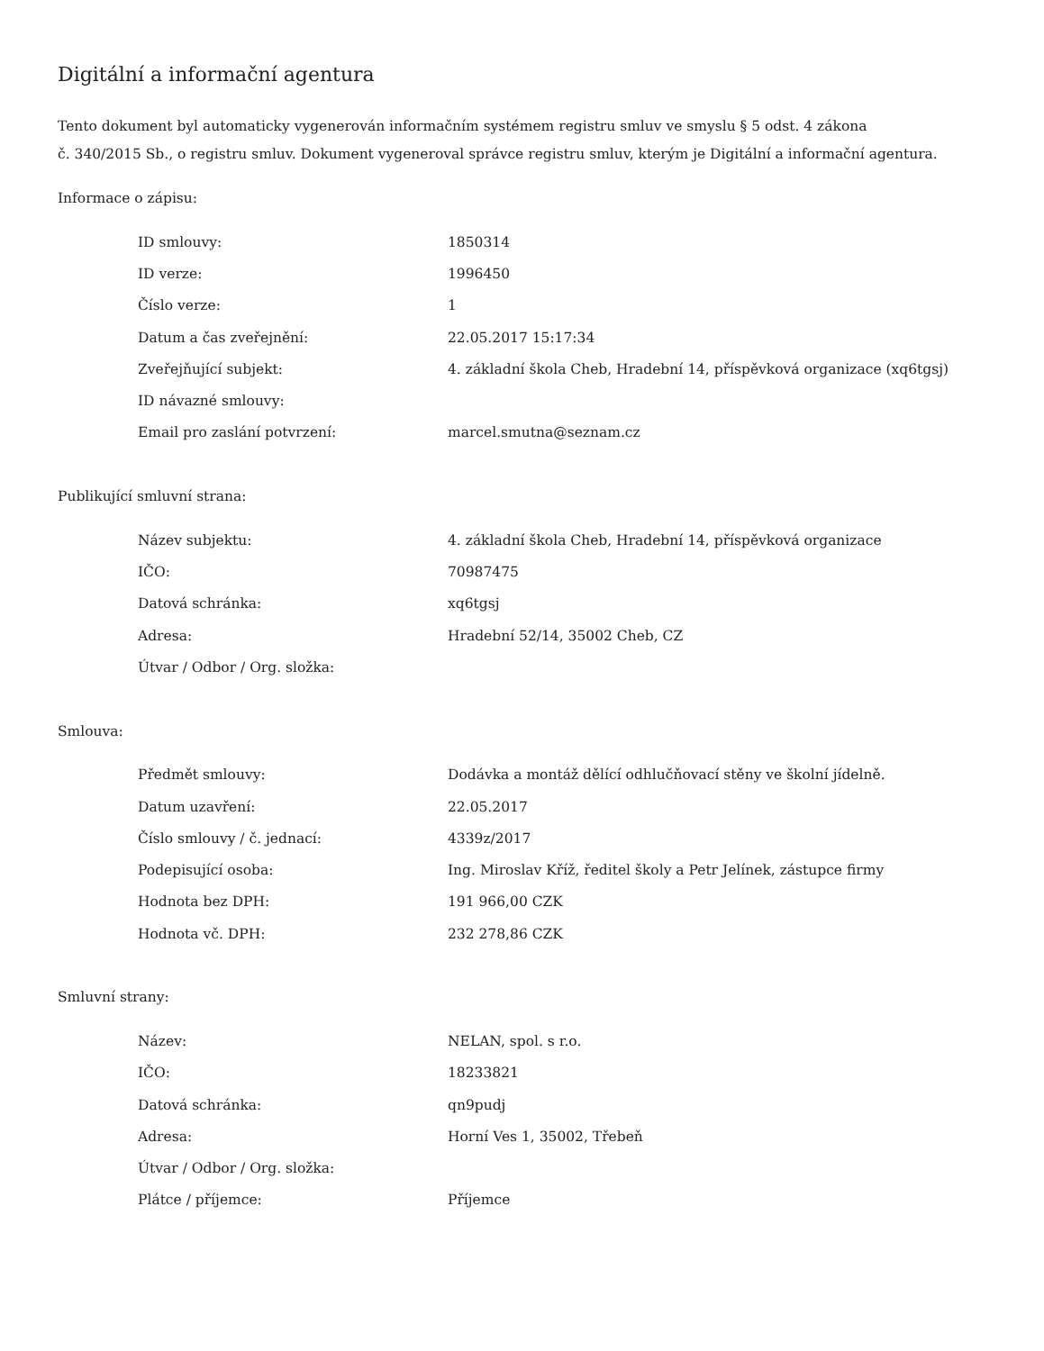Digitální a informační agentura
Tento dokument byl automaticky vygenerován informačním systémem registru smluv ve smyslu § 5 odst. 4 zákona
č. 340/2015 Sb., o registru smluv. Dokument vygeneroval správce registru smluv, kterým je Digitální a informační agentura.
Informace o zápisu:
| ID smlouvy: | 1850314 |
| ID verze: | 1996450 |
| Číslo verze: | 1 |
| Datum a čas zveřejnění: | 22.05.2017 15:17:34 |
| Zveřejňující subjekt: | 4. základní škola Cheb, Hradební 14, příspěvková organizace (xq6tgsj) |
| ID návazné smlouvy: | |
| Email pro zaslání potvrzení: | marcel.smutna@seznam.cz |
Publikující smluvní strana:
| Název subjektu: | 4. základní škola Cheb, Hradební 14, příspěvková organizace |
| IČO: | 70987475 |
| Datová schránka: | xq6tgsj |
| Adresa: | Hradební 52/14, 35002 Cheb, CZ |
| Útvar / Odbor / Org. složka: | |
Smlouva:
| Předmět smlouvy: | Dodávka a montáž dělící odhlučňovací stěny ve školní jídelně. |
| Datum uzavření: | 22.05.2017 |
| Číslo smlouvy / č. jednací: | 4339z/2017 |
| Podepisující osoba: | Ing. Miroslav Kříž, ředitel školy a Petr Jelínek, zástupce firmy |
| Hodnota bez DPH: | 191 966,00 CZK |
| Hodnota vč. DPH: | 232 278,86 CZK |
Smluvní strany:
| Název: | NELAN, spol. s r.o. |
| IČO: | 18233821 |
| Datová schránka: | qn9pudj |
| Adresa: | Horní Ves 1, 35002, Třebeň |
| Útvar / Odbor / Org. složka: | |
| Plátce / příjemce: | Příjemce |